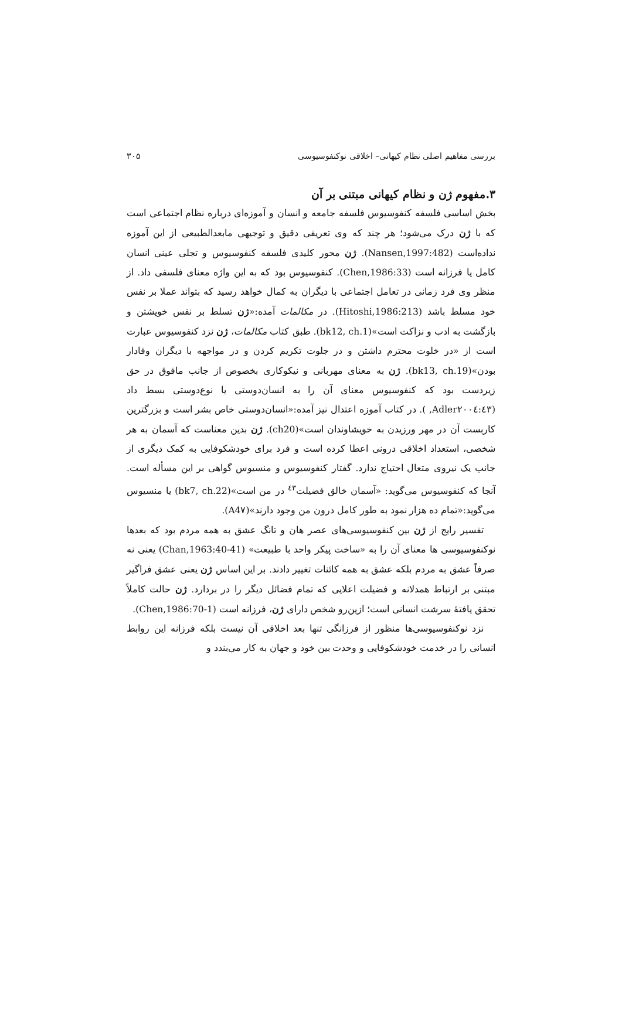بررسی مفاهیم اصلی نظام کیهانی– اخلاقی نوکنفوسیوسی ۳۰۵
۳.مفهوم ژن و نظام کیهانی مبتنی بر آن
بخش اساسی فلسفه کنفوسیوس فلسفه جامعه و انسان و آموزه‌ای درباره نظام اجتماعی است که با ژن درک می‌شود؛ هر چند که وی تعریفی دقیق و توجیهی مابعدالطبیعی از این آموزه نداده‌است (Nansen,1997:482). ژن محور کلیدی فلسفه کنفوسیوس و تجلی عینی انسان کامل یا فرزانه است (Chen,1986:33). کنفوسیوس بود که به این واژه معنای فلسفی داد. از منظر وی فرد زمانی در تعامل اجتماعی با دیگران به کمال خواهد رسید که بتواند عملا بر نفس خود مسلط باشد (Hitoshi,1986:213). در مکالمات آمده:«ژن تسلط بر نفس خویشتن و بازگشت به ادب و نزاکت است»(bk12, ch.1). طبق کتاب مکالمات، ژن نزد کنفوسیوس عبارت است از «در خلوت محترم داشتن و در جلوت تکریم کردن و در مواجهه با دیگران وفادار بودن»(bk13, ch.19). ژن به معنای مهربانی و نیکوکاری بخصوص از جانب مافوق در حق زیردست بود که کنفوسیوس معنای آن را به انسان‌دوستی یا نوع‌دوستی بسط داد (Adler۲۰۰٤:٤۳, ). در کتاب آموزه اعتدال نیز آمده:«انسان‌دوستی خاص بشر است و بزرگترین کاربست آن در مهر ورزیدن به خویشاوندان است»(ch20). ژن بدین معناست که آسمان به هر شخصی، استعداد اخلاقی درونی اعطا کرده است و فرد برای خودشکوفایی به کمک دیگری از جانب یک نیروی متعال احتیاج ندارد. گفتار کنفوسیوس و منسیوس گواهی بر این مسأله است. آنجا که کنفوسیوس می‌گوید: «آسمان خالق فضیلت<sup>٤٣</sup> در من است»(bk7, ch.22) یا منسیوس می‌گوید:«تمام ده هزار نمود به طور کامل درون من وجود دارند»(A4۷).
تفسیر رایج از ژن بین کنفوسیوسی‌های عصر هان و تانگ عشق به همه مردم بود که بعدها نوکنفوسیوسی ها معنای آن را به «ساخت پیکر واحد با طبیعت» (Chan,1963:40-41) یعنی نه صرفاً عشق به مردم بلکه عشق به همه کائنات تغییر دادند. بر این اساس ژن یعنی عشق فراگیر مبتنی بر ارتباط همدلانه و فضیلت اعلایی که تمام فضائل دیگر را در بردارد. ژن حالت کاملاً تحقق یافتهٔ سرشت انسانی است؛ ازین‌رو شخص دارای ژن، فرزانه است (Chen,1986:70-1).
نزد نوکنفوسیوسی‌ها منظور از فرزانگی تنها بعد اخلاقی آن نیست بلکه فرزانه این روابط انسانی را در خدمت خودشکوفایی و وحدت بین خود و جهان به کار می‌بندد و